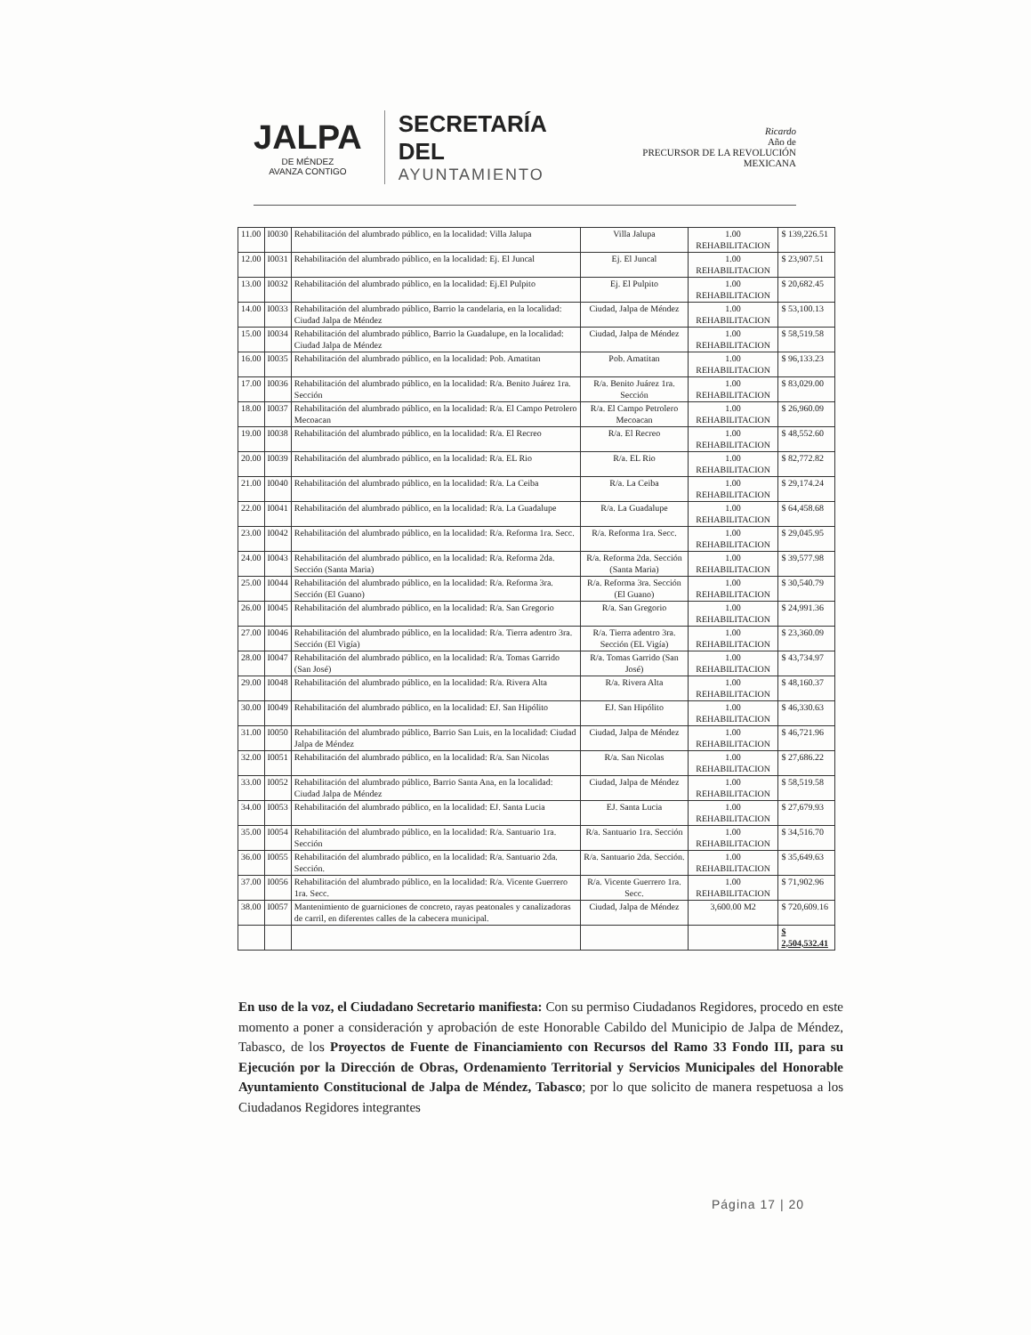JALPA
DE MÉNDEZ
AVANZA CONTIGO
SECRETARÍA DEL
AYUNTAMIENTO
Ricardo
Año de
PRECURSOR DE LA REVOLUCIÓN MEXICANA
| 11.00 | I0030 | Rehabilitación del alumbrado público, en la localidad: Villa Jalupa | Villa Jalupa | 1.00 REHABILITACION | $ 139,226.51 |
| 12.00 | I0031 | Rehabilitación del alumbrado público, en la localidad: Ej. El Juncal | Ej. El Juncal | 1.00 REHABILITACION | $ 23,907.51 |
| 13.00 | I0032 | Rehabilitación del alumbrado público, en la localidad: Ej.El Pulpito | Ej. El Pulpito | 1.00 REHABILITACION | $ 20,682.45 |
| 14.00 | I0033 | Rehabilitación del alumbrado público, Barrio la candelaria, en la localidad: Ciudad Jalpa de Méndez | Ciudad, Jalpa de Méndez | 1.00 REHABILITACION | $ 53,100.13 |
| 15.00 | I0034 | Rehabilitación del alumbrado público, Barrio la Guadalupe, en la localidad: Ciudad Jalpa de Méndez | Ciudad, Jalpa de Méndez | 1.00 REHABILITACION | $ 58,519.58 |
| 16.00 | I0035 | Rehabilitación del alumbrado público, en la localidad: Pob. Amatitan | Pob. Amatitan | 1.00 REHABILITACION | $ 96,133.23 |
| 17.00 | I0036 | Rehabilitación del alumbrado público, en la localidad: R/a. Benito Juárez 1ra. Sección | R/a. Benito Juárez 1ra. Sección | 1.00 REHABILITACION | $ 83,029.00 |
| 18.00 | I0037 | Rehabilitación del alumbrado público, en la localidad: R/a. El Campo Petrolero Mecoacan | R/a. El Campo Petrolero Mecoacan | 1.00 REHABILITACION | $ 26,960.09 |
| 19.00 | I0038 | Rehabilitación del alumbrado público, en la localidad: R/a. El Recreo | R/a. El Recreo | 1.00 REHABILITACION | $ 48,552.60 |
| 20.00 | I0039 | Rehabilitación del alumbrado público, en la localidad: R/a. EL Rio | R/a. EL Rio | 1.00 REHABILITACION | $ 82,772.82 |
| 21.00 | I0040 | Rehabilitación del alumbrado público, en la localidad: R/a. La Ceiba | R/a. La Ceiba | 1.00 REHABILITACION | $ 29,174.24 |
| 22.00 | I0041 | Rehabilitación del alumbrado público, en la localidad: R/a. La Guadalupe | R/a. La Guadalupe | 1.00 REHABILITACION | $ 64,458.68 |
| 23.00 | I0042 | Rehabilitación del alumbrado público, en la localidad: R/a. Reforma 1ra. Secc. | R/a. Reforma 1ra. Secc. | 1.00 REHABILITACION | $ 29,045.95 |
| 24.00 | I0043 | Rehabilitación del alumbrado público, en la localidad: R/a. Reforma 2da. Sección (Santa Maria) | R/a. Reforma 2da. Sección (Santa Maria) | 1.00 REHABILITACION | $ 39,577.98 |
| 25.00 | I0044 | Rehabilitación del alumbrado público, en la localidad: R/a. Reforma 3ra. Sección (El Guano) | R/a. Reforma 3ra. Sección (El Guano) | 1.00 REHABILITACION | $ 30,540.79 |
| 26.00 | I0045 | Rehabilitación del alumbrado público, en la localidad: R/a. San Gregorio | R/a. San Gregorio | 1.00 REHABILITACION | $ 24,991.36 |
| 27.00 | I0046 | Rehabilitación del alumbrado público, en la localidad: R/a. Tierra adentro 3ra. Sección (El Vigía) | R/a. Tierra adentro 3ra. Sección (EL Vigía) | 1.00 REHABILITACION | $ 23,360.09 |
| 28.00 | I0047 | Rehabilitación del alumbrado público, en la localidad: R/a. Tomas Garrido (San José) | R/a. Tomas Garrido (San José) | 1.00 REHABILITACION | $ 43,734.97 |
| 29.00 | I0048 | Rehabilitación del alumbrado público, en la localidad: R/a. Rivera Alta | R/a. Rivera Alta | 1.00 REHABILITACION | $ 48,160.37 |
| 30.00 | I0049 | Rehabilitación del alumbrado público, en la localidad: EJ. San Hipólito | EJ. San Hipólito | 1.00 REHABILITACION | $ 46,330.63 |
| 31.00 | I0050 | Rehabilitación del alumbrado público, Barrio San Luis, en la localidad: Ciudad Jalpa de Méndez | Ciudad, Jalpa de Méndez | 1.00 REHABILITACION | $ 46,721.96 |
| 32.00 | I0051 | Rehabilitación del alumbrado público, en la localidad: R/a. San Nicolas | R/a. San Nicolas | 1.00 REHABILITACION | $ 27,686.22 |
| 33.00 | I0052 | Rehabilitación del alumbrado público, Barrio Santa Ana, en la localidad: Ciudad Jalpa de Méndez | Ciudad, Jalpa de Méndez | 1.00 REHABILITACION | $ 58,519.58 |
| 34.00 | I0053 | Rehabilitación del alumbrado público, en la localidad: EJ. Santa Lucia | EJ. Santa Lucia | 1.00 REHABILITACION | $ 27,679.93 |
| 35.00 | I0054 | Rehabilitación del alumbrado público, en la localidad: R/a. Santuario 1ra. Sección | R/a. Santuario 1ra. Sección | 1.00 REHABILITACION | $ 34,516.70 |
| 36.00 | I0055 | Rehabilitación del alumbrado público, en la localidad: R/a. Santuario 2da. Sección. | R/a. Santuario 2da. Sección. | 1.00 REHABILITACION | $ 35,649.63 |
| 37.00 | I0056 | Rehabilitación del alumbrado público, en la localidad: R/a. Vicente Guerrero 1ra. Secc. | R/a. Vicente Guerrero 1ra. Secc. | 1.00 REHABILITACION | $ 71,902.96 |
| 38.00 | I0057 | Mantenimiento de guarniciones de concreto, rayas peatonales y canalizadoras de carril, en diferentes calles de la cabecera municipal. | Ciudad, Jalpa de Méndez | 3,600.00 M2 | $ 720,609.16 |
| | | | | | $ 2,504,532.41 |
En uso de la voz, el Ciudadano Secretario manifiesta: Con su permiso Ciudadanos Regidores, procedo en este momento a poner a consideración y aprobación de este Honorable Cabildo del Municipio de Jalpa de Méndez, Tabasco, de los Proyectos de Fuente de Financiamiento con Recursos del Ramo 33 Fondo III, para su Ejecución por la Dirección de Obras, Ordenamiento Territorial y Servicios Municipales del Honorable Ayuntamiento Constitucional de Jalpa de Méndez, Tabasco; por lo que solicito de manera respetuosa a los Ciudadanos Regidores integrantes
Página 17 | 20